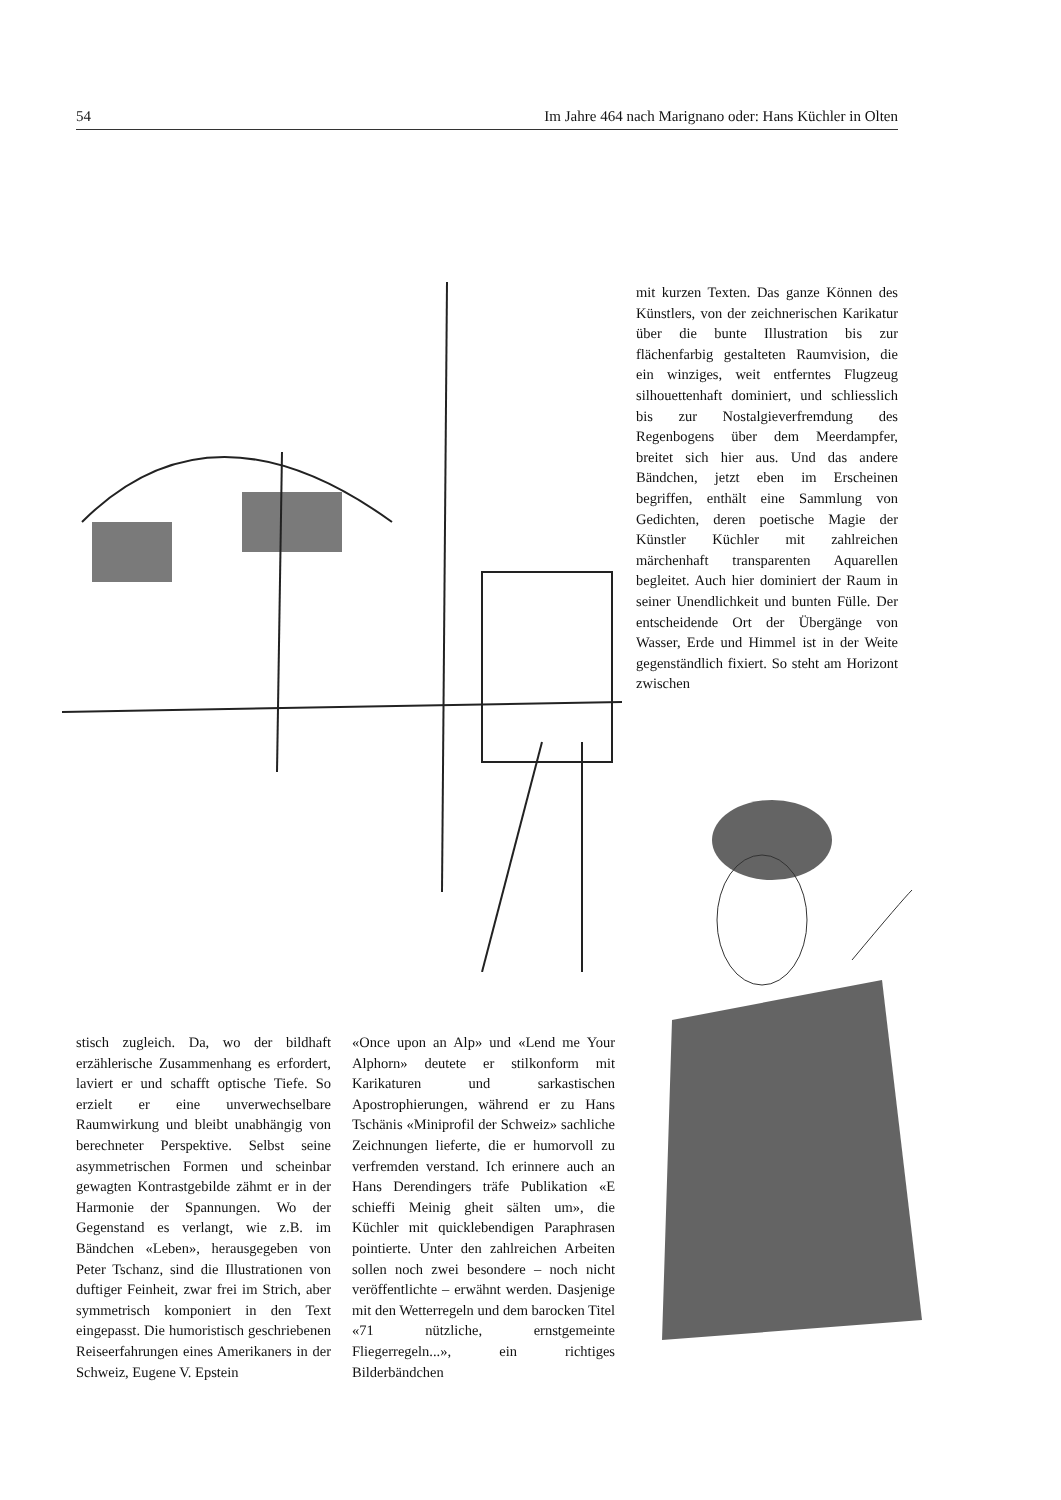54 Im Jahre 464 nach Marignano oder: Hans Küchler in Olten
mit kurzen Texten. Das ganze Können des Künstlers, von der zeichnerischen Karikatur über die bunte Illustration bis zur flächenfarbig gestalteten Raumvision, die ein winziges, weit entferntes Flugzeug silhouettenhaft dominiert, und schliesslich bis zur Nostalgieverfremdung des Regenbogens über dem Meerdampfer, breitet sich hier aus. Und das andere Bändchen, jetzt eben im Erscheinen begriffen, enthält eine Sammlung von Gedichten, deren poetische Magie der Künstler Küchler mit zahlreichen märchenhaft transparenten Aquarellen begleitet. Auch hier dominiert der Raum in seiner Unendlichkeit und bunten Fülle. Der entscheidende Ort der Übergänge von Wasser, Erde und Himmel ist in der Weite gegenständlich fixiert. So steht am Horizont zwischen
stisch zugleich. Da, wo der bildhaft erzählerische Zusammenhang es erfordert, laviert er und schafft optische Tiefe. So erzielt er eine unverwechselbare Raumwirkung und bleibt unabhängig von berechneter Perspektive. Selbst seine asymmetrischen Formen und scheinbar gewagten Kontrastgebilde zähmt er in der Harmonie der Spannungen. Wo der Gegenstand es verlangt, wie z.B. im Bändchen «Leben», herausgegeben von Peter Tschanz, sind die Illustrationen von duftiger Feinheit, zwar frei im Strich, aber symmetrisch komponiert in den Text eingepasst. Die humoristisch geschriebenen Reiseerfahrungen eines Amerikaners in der Schweiz, Eugene V. Epstein
«Once upon an Alp» und «Lend me Your Alphorn» deutete er stilkonform mit Karikaturen und sarkastischen Apostrophierungen, während er zu Hans Tschänis «Miniprofil der Schweiz» sachliche Zeichnungen lieferte, die er humorvoll zu verfremden verstand. Ich erinnere auch an Hans Derendingers träfe Publikation «E schieffi Meinig gheit sälten um», die Küchler mit quicklebendigen Paraphrasen pointierte. Unter den zahlreichen Arbeiten sollen noch zwei besondere – noch nicht veröffentlichte – erwähnt werden. Dasjenige mit den Wetterregeln und dem barocken Titel «71 nützliche, ernstgemeinte Fliegerregeln...», ein richtiges Bilderbändchen